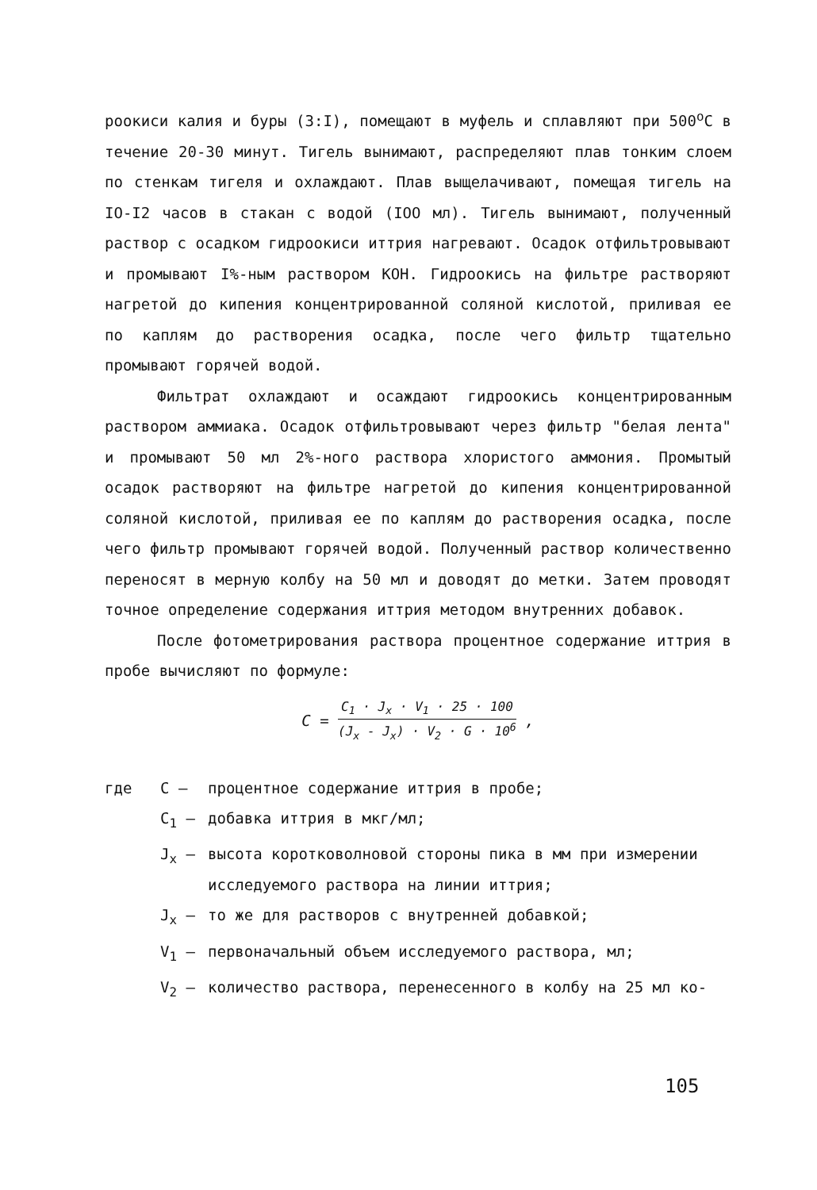роокиси калия и буры (3:I), помещают в муфель и сплавляют при 500<sup>о</sup>С в течение 20-30 минут. Тигель вынимают, распределяют плав тонким слоем по стенкам тигеля и охлаждают. Плав выщелачивают, помещая тигель на IO-I2 часов в стакан с водой (IOO мл). Тигель вынимают, полученный раствор с осадком гидроокиси иттрия нагревают. Осадок отфильтровывают и промывают I%-ным раствором КОН. Гидроокись на фильтре растворяют нагретой до кипения концентрированной соляной кислотой, приливая ее по каплям до растворения осадка, после чего фильтр тщательно промывают горячей водой.
Фильтрат охлаждают и осаждают гидроокись концентрированным раствором аммиака. Осадок отфильтровывают через фильтр "белая лента" и промывают 50 мл 2%-ного раствора хлористого аммония. Промытый осадок растворяют на фильтре нагретой до кипения концентрированной соляной кислотой, приливая ее по каплям до растворения осадка, после чего фильтр промывают горячей водой. Полученный раствор количественно переносят в мерную колбу на 50 мл и доводят до метки. Затем проводят точное определение содержания иттрия методом внутренних добавок.
После фотометрирования раствора процентное содержание иттрия в пробе вычисляют по формуле:
C = C<sub>1</sub> · J<sub>x</sub> · V<sub>1</sub> · 25 · 100 (J<sub>x</sub> - J<sub>x</sub>) · V<sub>2</sub> · G · 10<sup>6</sup> ,
где
С –
процентное содержание иттрия в пробе;
С<sub>1</sub> –
добавка иттрия в мкг/мл;
J<sub>x</sub> –
высота коротковолновой стороны пика в мм при измерении исследуемого раствора на линии иттрия;
J<sub>x</sub> –
то же для растворов с внутренней добавкой;
V<sub>1</sub> –
первоначальный объем исследуемого раствора, мл;
V<sub>2</sub> –
количество раствора, перенесенного в колбу на 25 мл ко-
105